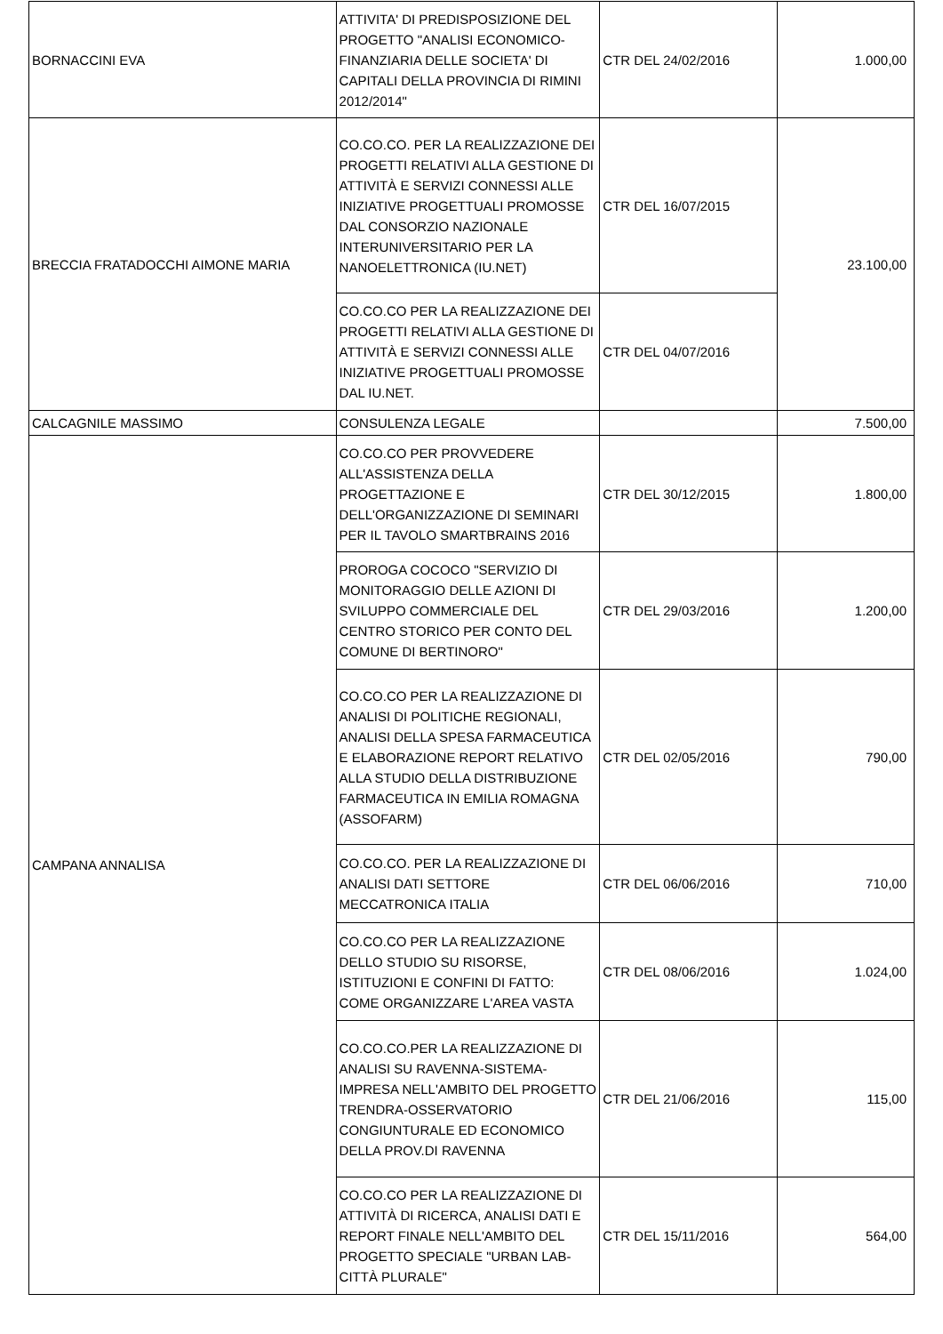| BORNACCINI EVA | ATTIVITA' DI PREDISPOSIZIONE DEL PROGETTO "ANALISI ECONOMICO-FINANZIARIA DELLE SOCIETA' DI CAPITALI DELLA PROVINCIA DI RIMINI 2012/2014" | CTR DEL 24/02/2016 | 1.000,00 |
| BRECCIA FRATADOCCHI AIMONE MARIA | CO.CO.CO. PER LA REALIZZAZIONE DEI PROGETTI RELATIVI ALLA GESTIONE DI ATTIVITÀ E SERVIZI CONNESSI ALLE INIZIATIVE PROGETTUALI PROMOSSE DAL CONSORZIO NAZIONALE INTERUNIVERSITARIO PER LA NANOELETTRONICA (IU.NET) | CTR DEL 16/07/2015 | 23.100,00 |
| | CO.CO.CO PER LA REALIZZAZIONE DEI PROGETTI RELATIVI ALLA GESTIONE DI ATTIVITÀ E SERVIZI CONNESSI ALLE INIZIATIVE PROGETTUALI PROMOSSE DAL IU.NET. | CTR DEL 04/07/2016 | |
| CALCAGNILE MASSIMO | CONSULENZA LEGALE | | 7.500,00 |
| CAMPANA ANNALISA | CO.CO.CO PER PROVVEDERE ALL'ASSISTENZA DELLA PROGETTAZIONE E DELL'ORGANIZZAZIONE DI SEMINARI PER IL TAVOLO SMARTBRAINS 2016 | CTR DEL 30/12/2015 | 1.800,00 |
| | PROROGA COCOCO "SERVIZIO DI MONITORAGGIO DELLE AZIONI DI SVILUPPO COMMERCIALE DEL CENTRO STORICO PER CONTO DEL COMUNE DI BERTINORO" | CTR DEL 29/03/2016 | 1.200,00 |
| | CO.CO.CO PER LA REALIZZAZIONE DI ANALISI DI POLITICHE REGIONALI, ANALISI DELLA SPESA FARMACEUTICA E ELABORAZIONE REPORT RELATIVO ALLA STUDIO DELLA DISTRIBUZIONE FARMACEUTICA IN EMILIA ROMAGNA (ASSOFARM) | CTR DEL 02/05/2016 | 790,00 |
| | CO.CO.CO. PER LA REALIZZAZIONE DI ANALISI DATI SETTORE MECCATRONICA ITALIA | CTR DEL 06/06/2016 | 710,00 |
| | CO.CO.CO PER LA REALIZZAZIONE DELLO STUDIO SU RISORSE, ISTITUZIONI E CONFINI DI FATTO: COME ORGANIZZARE L'AREA VASTA | CTR DEL 08/06/2016 | 1.024,00 |
| | CO.CO.CO.PER LA REALIZZAZIONE DI ANALISI SU RAVENNA-SISTEMA-IMPRESA NELL'AMBITO DEL PROGETTO TRENDRA-OSSERVATORIO CONGIUNTURALE ED ECONOMICO DELLA PROV.DI RAVENNA | CTR DEL 21/06/2016 | 115,00 |
| | CO.CO.CO PER LA REALIZZAZIONE DI ATTIVITÀ DI RICERCA, ANALISI DATI E REPORT FINALE NELL'AMBITO DEL PROGETTO SPECIALE "URBAN LAB-CITTÀ PLURALE" | CTR DEL 15/11/2016 | 564,00 |